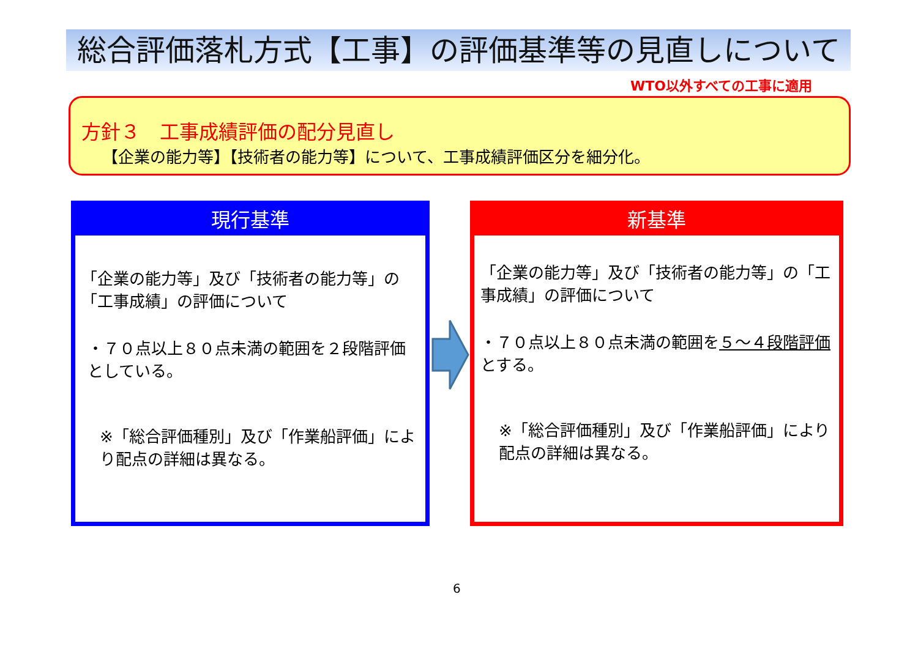総合評価落札方式【工事】の評価基準等の見直しについて
WTO以外すべての工事に適用
方針３　工事成績評価の配分見直し
【企業の能力等】【技術者の能力等】について、工事成績評価区分を細分化。
現行基準
「企業の能力等」及び「技術者の能力等」の「工事成績」の評価について
・７０点以上８０点未満の範囲を２段階評価としている。
※「総合評価種別」及び「作業船評価」により配点の詳細は異なる。
新基準
「企業の能力等」及び「技術者の能力等」の「工事成績」の評価について
・７０点以上８０点未満の範囲を５～４段階評価とする。
※「総合評価種別」及び「作業船評価」により配点の詳細は異なる。
6